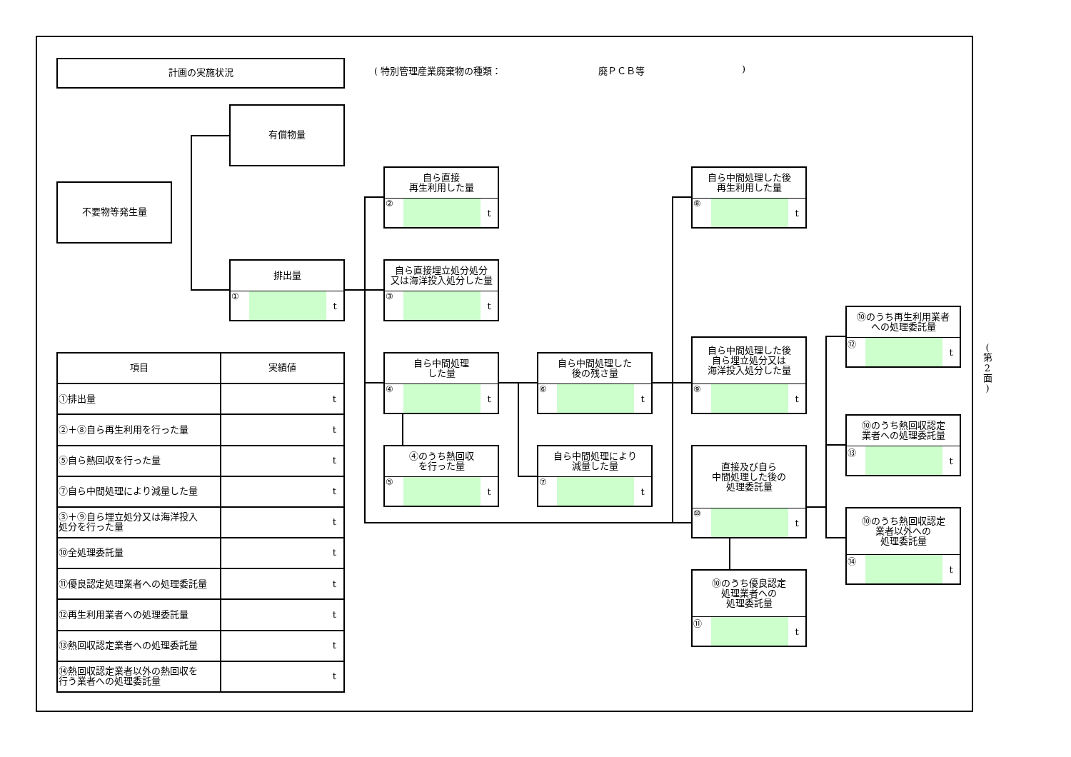計画の実施状況
( 特別管理産業廃棄物の種類： 廃ＰＣＢ等 )
有償物量
不要物等発生量
排出量
① t
自ら直接
再生利用した量
② t
自ら直接埋立処分処分
又は海洋投入処分した量
③ t
自ら中間処理
した量
④ t
④のうち熱回収
を行った量
⑤ t
自ら中間処理した
後の残さ量
⑥ t
自ら中間処理により
減量した量
⑦ t
自ら中間処理した後
再生利用した量
⑧ t
自ら中間処理した後
自ら埋立処分又は
海洋投入処分した量
⑨ t
直接及び自ら
中間処理した後の
処理委託量
⑩ t
⑩のうち優良認定
処理業者への
処理委託量
⑪ t
⑩のうち再生利用業者
への処理委託量
⑫ t
⑩のうち熱回収認定
業者への処理委託量
⑬ t
⑩のうち熱回収認定
業者以外への
処理委託量
⑭ t
| 項目 | 実績値 |
| --- | --- |
| ①排出量 | t |
| ②＋⑧自ら再生利用を行った量 | t |
| ⑤自ら熱回収を行った量 | t |
| ⑦自ら中間処理により減量した量 | t |
| ③＋⑨自ら埋立処分又は海洋投入 処分を行った量 | t |
| ⑩全処理委託量 | t |
| ⑪優良認定処理業者への処理委託量 | t |
| ⑫再生利用業者への処理委託量 | t |
| ⑬熱回収認定業者への処理委託量 | t |
| ⑭熱回収認定業者以外の熱回収を 行う業者への処理委託量 | t |
(
第
2
面
)